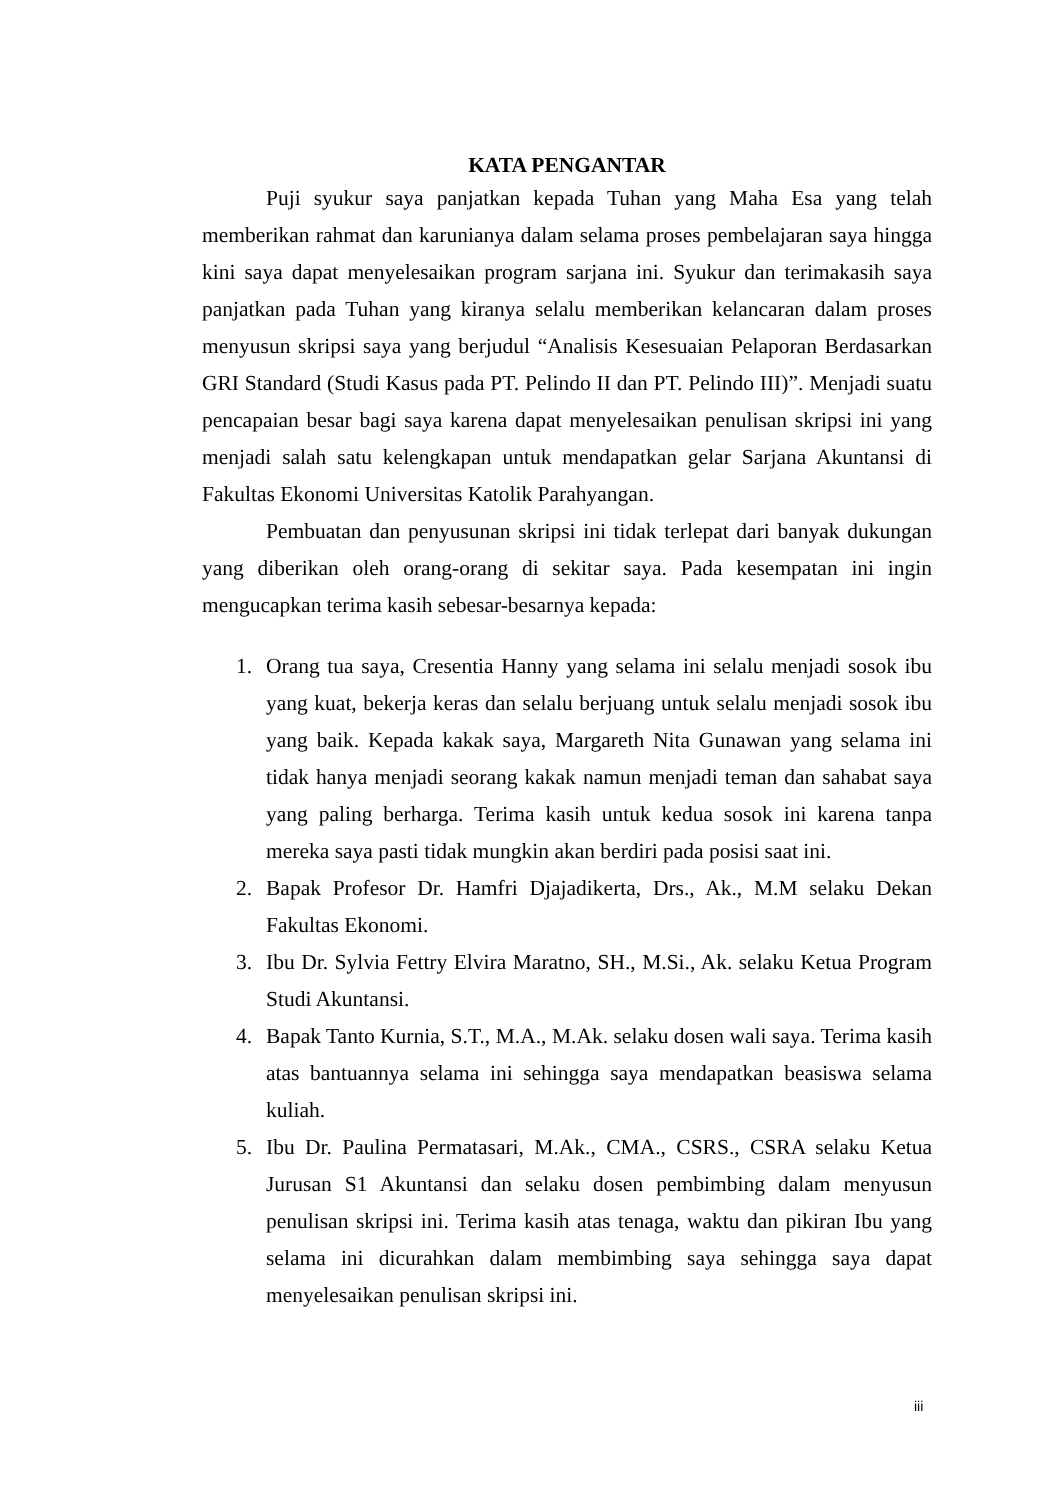KATA PENGANTAR
Puji syukur saya panjatkan kepada Tuhan yang Maha Esa yang telah memberikan rahmat dan karunianya dalam selama proses pembelajaran saya hingga kini saya dapat menyelesaikan program sarjana ini. Syukur dan terimakasih saya panjatkan pada Tuhan yang kiranya selalu memberikan kelancaran dalam proses menyusun skripsi saya yang berjudul “Analisis Kesesuaian Pelaporan Berdasarkan GRI Standard (Studi Kasus pada PT. Pelindo II dan PT. Pelindo III)”. Menjadi suatu pencapaian besar bagi saya karena dapat menyelesaikan penulisan skripsi ini yang menjadi salah satu kelengkapan untuk mendapatkan gelar Sarjana Akuntansi di Fakultas Ekonomi Universitas Katolik Parahyangan.
Pembuatan dan penyusunan skripsi ini tidak terlepat dari banyak dukungan yang diberikan oleh orang-orang di sekitar saya. Pada kesempatan ini ingin mengucapkan terima kasih sebesar-besarnya kepada:
1. Orang tua saya, Cresentia Hanny yang selama ini selalu menjadi sosok ibu yang kuat, bekerja keras dan selalu berjuang untuk selalu menjadi sosok ibu yang baik. Kepada kakak saya, Margareth Nita Gunawan yang selama ini tidak hanya menjadi seorang kakak namun menjadi teman dan sahabat saya yang paling berharga. Terima kasih untuk kedua sosok ini karena tanpa mereka saya pasti tidak mungkin akan berdiri pada posisi saat ini.
2. Bapak Profesor Dr. Hamfri Djajadikerta, Drs., Ak., M.M selaku Dekan Fakultas Ekonomi.
3. Ibu Dr. Sylvia Fettry Elvira Maratno, SH., M.Si., Ak. selaku Ketua Program Studi Akuntansi.
4. Bapak Tanto Kurnia, S.T., M.A., M.Ak. selaku dosen wali saya. Terima kasih atas bantuannya selama ini sehingga saya mendapatkan beasiswa selama kuliah.
5. Ibu Dr. Paulina Permatasari, M.Ak., CMA., CSRS., CSRA selaku Ketua Jurusan S1 Akuntansi dan selaku dosen pembimbing dalam menyusun penulisan skripsi ini. Terima kasih atas tenaga, waktu dan pikiran Ibu yang selama ini dicurahkan dalam membimbing saya sehingga saya dapat menyelesaikan penulisan skripsi ini.
iii